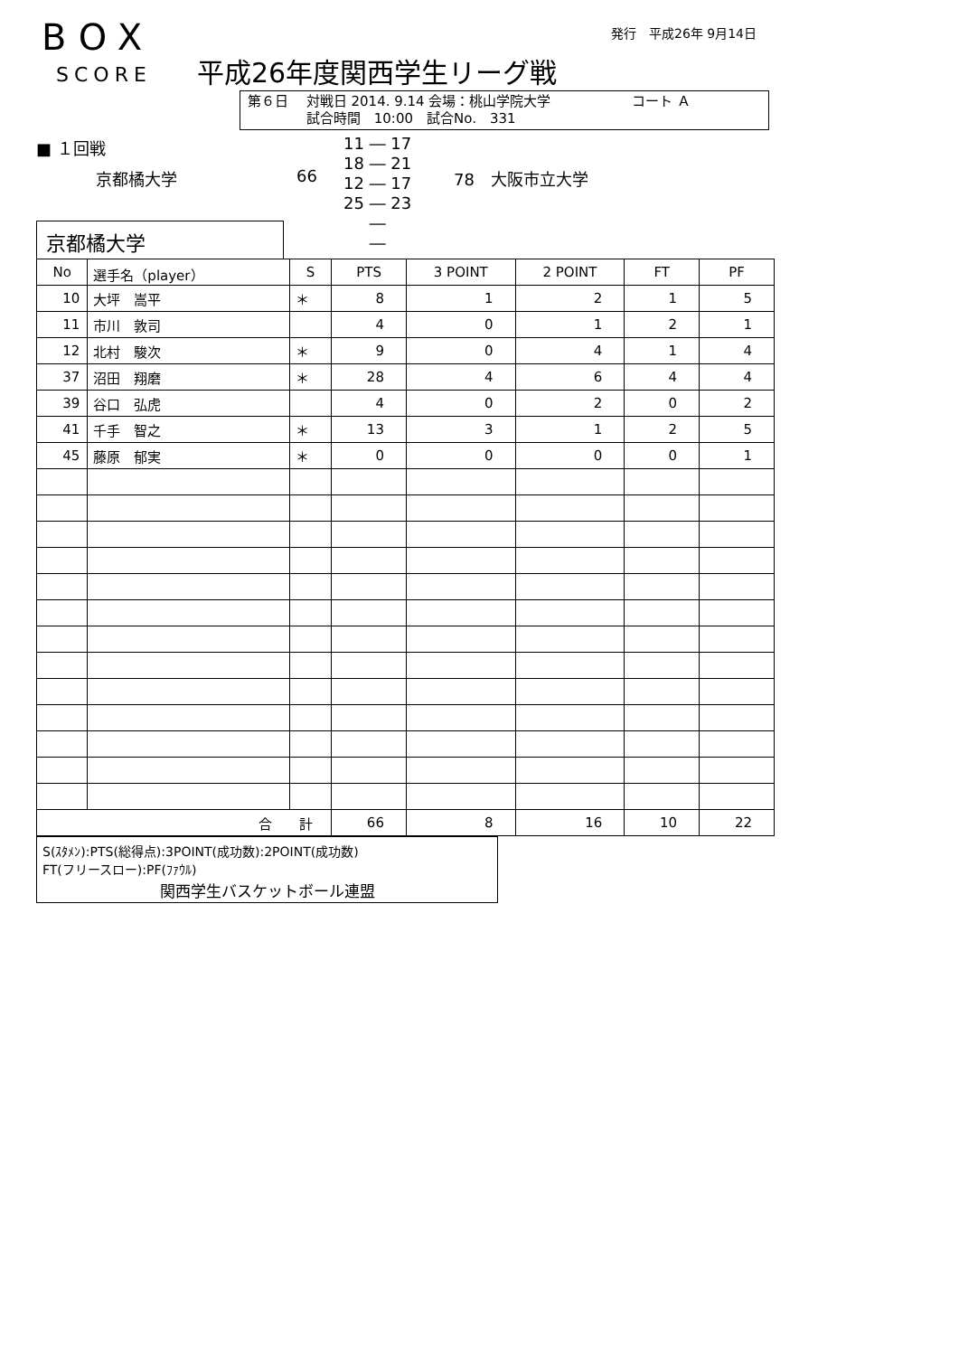BOX
SCORE 平成26年度関西学生リーグ戦
発行　平成26年 9月14日
第６日　 対戦日 2014. 9.14 会場：桃山学院大学　　　　　　コート Ａ
　　　　 試合時間　10:00　試合No.　331
■ １回戦
京都橘大学 66
11 ― 17
18 ― 21
12 ― 17
25 ― 23
―
―
78　大阪市立大学
京都橘大学
| No | 選手名（player） | S | PTS | 3 POINT | 2 POINT | FT | PF |
| --- | --- | --- | --- | --- | --- | --- | --- |
| 10 | 大坪 嵩平 | ＊ | 8 | 1 | 2 | 1 | 5 |
| 11 | 市川 敦司 | | 4 | 0 | 1 | 2 | 1 |
| 12 | 北村 駿次 | ＊ | 9 | 0 | 4 | 1 | 4 |
| 37 | 沼田 翔磨 | ＊ | 28 | 4 | 6 | 4 | 4 |
| 39 | 谷口 弘虎 | | 4 | 0 | 2 | 0 | 2 |
| 41 | 千手 智之 | ＊ | 13 | 3 | 1 | 2 | 5 |
| 45 | 藤原 郁実 | ＊ | 0 | 0 | 0 | 0 | 1 |
| 合 計 | | | 66 | 8 | 16 | 10 | 22 |
S(ｽﾀﾒﾝ):PTS(総得点):3POINT(成功数):2POINT(成功数)
FT(フリースロー):PF(ﾌｧｳﾙ)
関西学生バスケットボール連盟